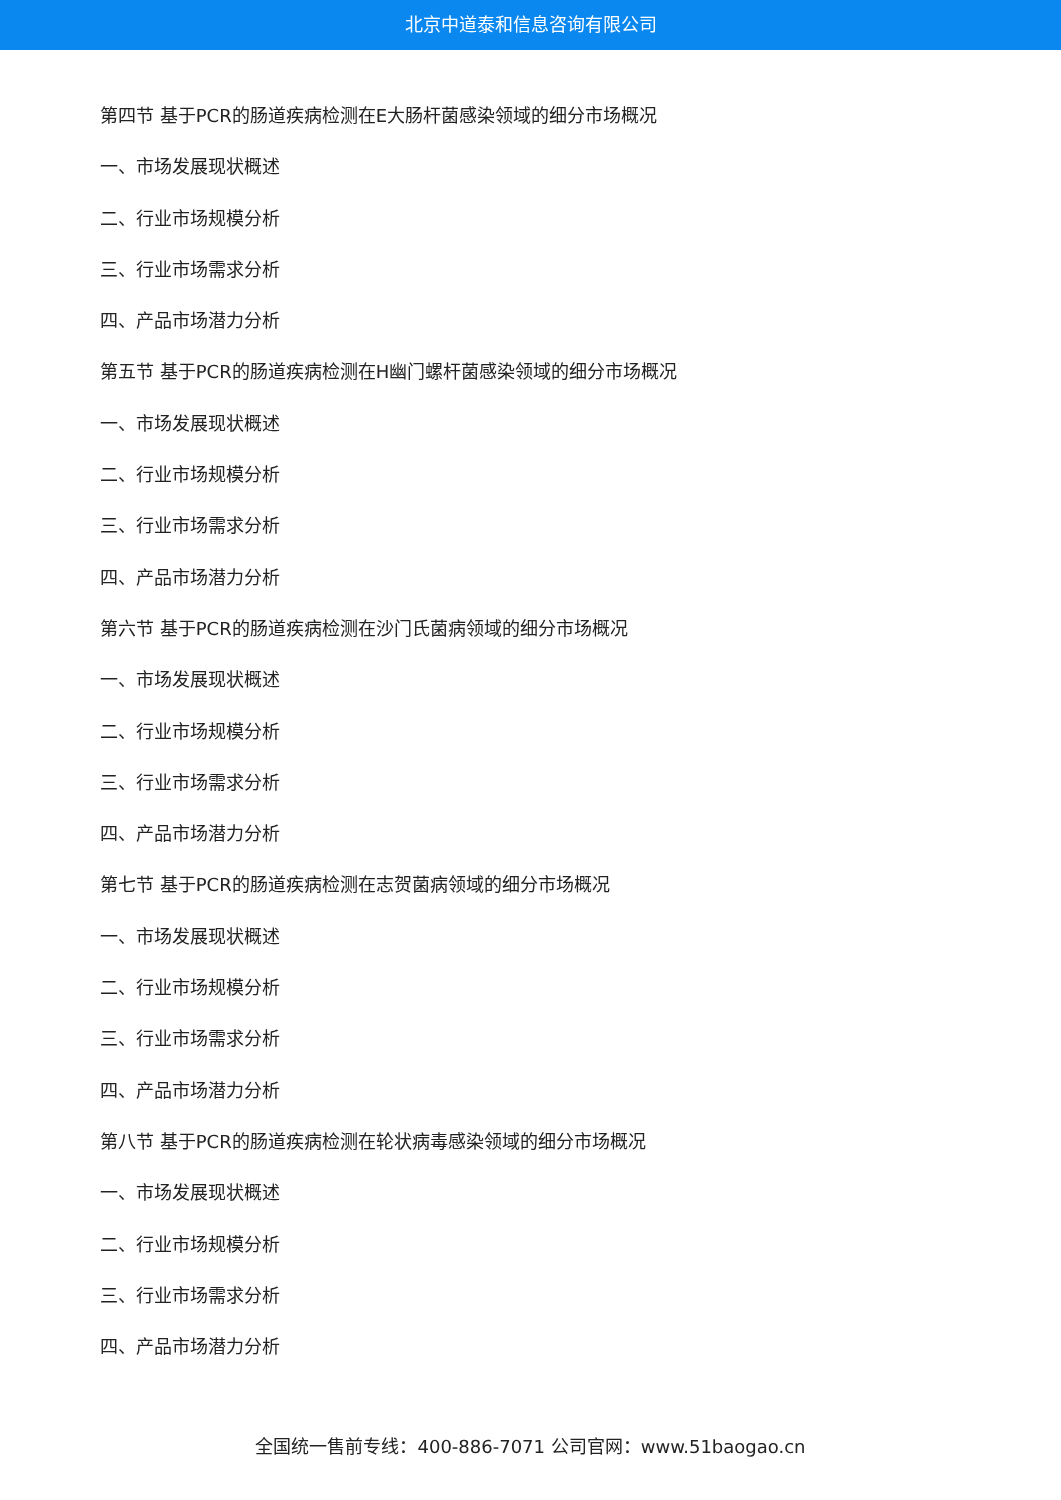北京中道泰和信息咨询有限公司
第四节 基于PCR的肠道疾病检测在E大肠杆菌感染领域的细分市场概况
一、市场发展现状概述
二、行业市场规模分析
三、行业市场需求分析
四、产品市场潜力分析
第五节 基于PCR的肠道疾病检测在H幽门螺杆菌感染领域的细分市场概况
一、市场发展现状概述
二、行业市场规模分析
三、行业市场需求分析
四、产品市场潜力分析
第六节 基于PCR的肠道疾病检测在沙门氏菌病领域的细分市场概况
一、市场发展现状概述
二、行业市场规模分析
三、行业市场需求分析
四、产品市场潜力分析
第七节 基于PCR的肠道疾病检测在志贺菌病领域的细分市场概况
一、市场发展现状概述
二、行业市场规模分析
三、行业市场需求分析
四、产品市场潜力分析
第八节 基于PCR的肠道疾病检测在轮状病毒感染领域的细分市场概况
一、市场发展现状概述
二、行业市场规模分析
三、行业市场需求分析
四、产品市场潜力分析
全国统一售前专线：400-886-7071 公司官网：www.51baogao.cn